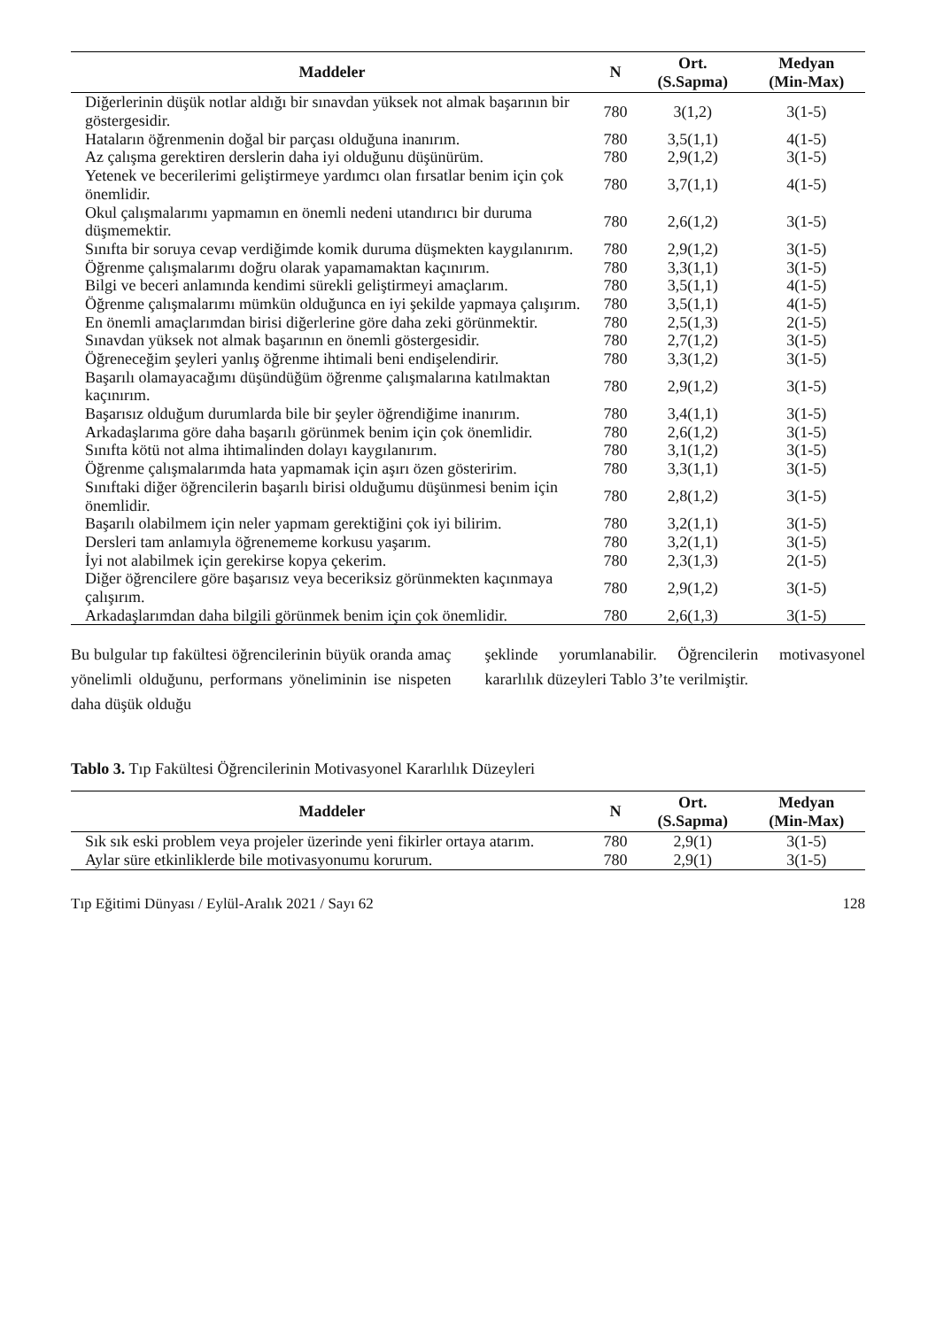| Maddeler | N | Ort. (S.Sapma) | Medyan (Min-Max) |
| --- | --- | --- | --- |
| Diğerlerinin düşük notlar aldığı bir sınavdan yüksek not almak başarının bir göstergesidir. | 780 | 3(1,2) | 3(1-5) |
| Hataların öğrenmenin doğal bir parçası olduğuna inanırım. | 780 | 3,5(1,1) | 4(1-5) |
| Az çalışma gerektiren derslerin daha iyi olduğunu düşünürüm. | 780 | 2,9(1,2) | 3(1-5) |
| Yetenek ve becerilerimi geliştirmeye yardımcı olan fırsatlar benim için çok önemlidir. | 780 | 3,7(1,1) | 4(1-5) |
| Okul çalışmalarımı yapmamın en önemli nedeni utandırıcı bir duruma düşmemektir. | 780 | 2,6(1,2) | 3(1-5) |
| Sınıfta bir soruya cevap verdiğimde komik duruma düşmekten kaygılanırım. | 780 | 2,9(1,2) | 3(1-5) |
| Öğrenme çalışmalarımı doğru olarak yapamamaktan kaçınırım. | 780 | 3,3(1,1) | 3(1-5) |
| Bilgi ve beceri anlamında kendimi sürekli geliştirmeyi amaçlarım. | 780 | 3,5(1,1) | 4(1-5) |
| Öğrenme çalışmalarımı mümkün olduğunca en iyi şekilde yapmaya çalışırım. | 780 | 3,5(1,1) | 4(1-5) |
| En önemli amaçlarımdan birisi diğerlerine göre daha zeki görünmektir. | 780 | 2,5(1,3) | 2(1-5) |
| Sınavdan yüksek not almak başarının en önemli göstergesidir. | 780 | 2,7(1,2) | 3(1-5) |
| Öğreneceğim şeyleri yanlış öğrenme ihtimali beni endişelendirir. | 780 | 3,3(1,2) | 3(1-5) |
| Başarılı olamayacağımı düşündüğüm öğrenme çalışmalarına katılmaktan kaçınırım. | 780 | 2,9(1,2) | 3(1-5) |
| Başarısız olduğum durumlarda bile bir şeyler öğrendiğime inanırım. | 780 | 3,4(1,1) | 3(1-5) |
| Arkadaşlarıma göre daha başarılı görünmek benim için çok önemlidir. | 780 | 2,6(1,2) | 3(1-5) |
| Sınıfta kötü not alma ihtimalinden dolayı kaygılanırım. | 780 | 3,1(1,2) | 3(1-5) |
| Öğrenme çalışmalarımda hata yapmamak için aşırı özen gösteririm. | 780 | 3,3(1,1) | 3(1-5) |
| Sınıftaki diğer öğrencilerin başarılı birisi olduğumu düşünmesi benim için önemlidir. | 780 | 2,8(1,2) | 3(1-5) |
| Başarılı olabilmem için neler yapmam gerektiğini çok iyi bilirim. | 780 | 3,2(1,1) | 3(1-5) |
| Dersleri tam anlamıyla öğrenememe korkusu yaşarım. | 780 | 3,2(1,1) | 3(1-5) |
| İyi not alabilmek için gerekirse kopya çekerim. | 780 | 2,3(1,3) | 2(1-5) |
| Diğer öğrencilere göre başarısız veya beceriksiz görünmekten kaçınmaya çalışırım. | 780 | 2,9(1,2) | 3(1-5) |
| Arkadaşlarımdan daha bilgili görünmek benim için çok önemlidir. | 780 | 2,6(1,3) | 3(1-5) |
Bu bulgular tıp fakültesi öğrencilerinin büyük oranda amaç yönelimli olduğunu, performans yöneliminin ise nispeten daha düşük olduğu
şeklinde yorumlanabilir. Öğrencilerin motivasyonel kararlılık düzeyleri Tablo 3’te verilmiştir.
Tablo 3. Tıp Fakültesi Öğrencilerinin Motivasyonel Kararlılık Düzeyleri
| Maddeler | N | Ort. (S.Sapma) | Medyan (Min-Max) |
| --- | --- | --- | --- |
| Sık sık eski problem veya projeler üzerinde yeni fikirler ortaya atarım. | 780 | 2,9(1) | 3(1-5) |
| Aylar süre etkinliklerde bile motivasyonumu korurum. | 780 | 2,9(1) | 3(1-5) |
Tıp Eğitimi Dünyası / Eylül-Aralık 2021 / Sayı 62 128